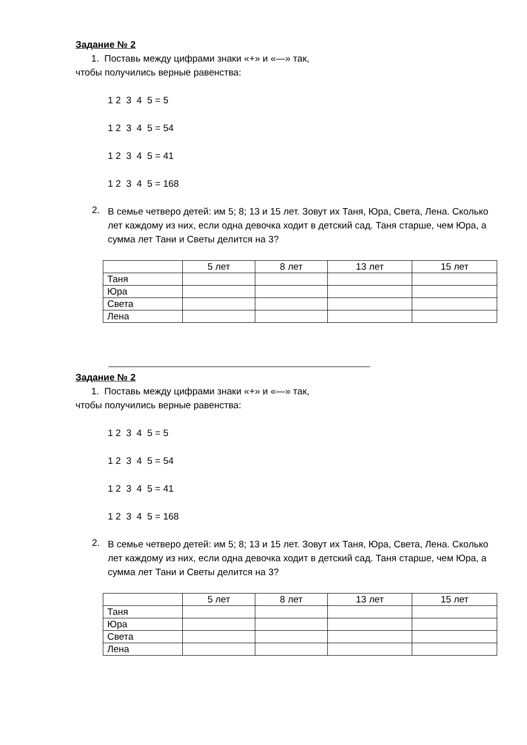Задание № 2
1. Поставь между цифрами знаки «+» и «—» так,
чтобы получились верные равенства:
1 2 3 4 5 = 5
1 2 3 4 5 = 54
1 2 3 4 5 = 41
1 2 3 4 5 = 168
2.
В семье четверо детей: им 5; 8; 13 и 15 лет. Зовут их Таня, Юра, Света, Лена. Сколько лет каждому из них, если одна девочка ходит в детский сад. Таня старше, чем Юра, а сумма лет Тани и Светы делится на 3?
| | 5 лет | 8 лет | 13 лет | 15 лет |
| --- | --- | --- | --- | --- |
| Таня | | | | |
| Юра | | | | |
| Света | | | | |
| Лена | | | | |
Задание № 2
1. Поставь между цифрами знаки «+» и «—» так,
чтобы получились верные равенства:
1 2 3 4 5 = 5
1 2 3 4 5 = 54
1 2 3 4 5 = 41
1 2 3 4 5 = 168
2.
В семье четверо детей: им 5; 8; 13 и 15 лет. Зовут их Таня, Юра, Света, Лена. Сколько лет каждому из них, если одна девочка ходит в детский сад. Таня старше, чем Юра, а сумма лет Тани и Светы делится на 3?
| | 5 лет | 8 лет | 13 лет | 15 лет |
| --- | --- | --- | --- | --- |
| Таня | | | | |
| Юра | | | | |
| Света | | | | |
| Лена | | | | |